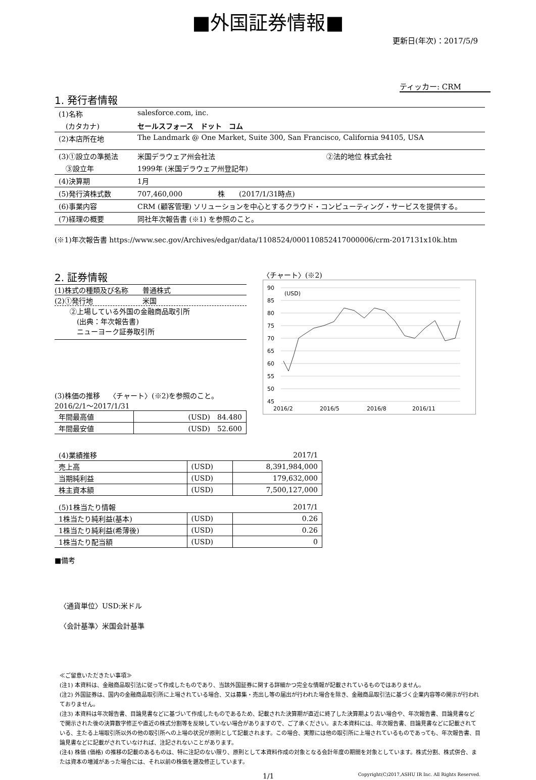■外国証券情報■
更新日(年次)：2017/5/9
ティッカー: CRM
1. 発行者情報
| (1)名称 | salesforce.com, inc. | |
| (カタカナ) | セールスフォース ドット コム | |
| (2)本店所在地 | The Landmark @ One Market, Suite 300, San Francisco, California 94105, USA | |
| (3)①設立の準拠法 | 米国デラウェア州会社法 | ②法的地位 株式会社 |
| ③設立年 | 1999年 (米国デラウェア州登記年) | |
| (4)決算期 | 1月 | |
| (5)発行済株式数 | 707,460,000 株 (2017/1/31時点) | |
| (6)事業内容 | CRM (顧客管理) ソリューションを中心とするクラウド・コンピューティング・サービスを提供する。 | |
| (7)経理の概要 | 同社年次報告書 (※1) を参照のこと。 | |
(※1)年次報告書 https://www.sec.gov/Archives/edgar/data/1108524/000110852417000006/crm-2017131x10k.htm
2. 証券情報
(1)株式の種類及び名称　　普通株式
(2)①発行地　　　　　　　米国
②上場している外国の金融商品取引所
　(出典：年次報告書)
　ニューヨーク証券取引所
(3)株価の推移　 〈チャート〉(※2)を参照のこと。
2016/2/1～2017/1/31
| 年間最高値 | (USD) 84.480 |
| 年間最安値 | (USD) 52.600 |
〈チャート〉(※2)
90
85
80
75
70
65
60
55
50
45
(USD)
2016/2
2016/5
2016/8
2016/11
| (4)業績推移 | | 2017/1 |
| 売上高 | (USD) | 8,391,984,000 |
| 当期純利益 | (USD) | 179,632,000 |
| 株主資本額 | (USD) | 7,500,127,000 |
| (5)1株当たり情報 | | 2017/1 |
| 1株当たり純利益(基本) | (USD) | 0.26 |
| 1株当たり純利益(希薄後) | (USD) | 0.26 |
| 1株当たり配当額 | (USD) | 0 |
■備考
〈通貨単位〉USD:米ドル
〈会計基準〉米国会計基準
≪ご留意いただきたい事項≫
(注1) 本資料は、金融商品取引法に従って作成したものであり、当該外国証券に関する詳細かつ完全な情報が記載されているものではありません。
(注2) 外国証券は、国内の金融商品取引所に上場されている場合、又は募集・売出し等の届出が行われた場合を除き、金融商品取引法に基づく企業内容等の開示が行われておりません。
(注3) 本資料は年次報告書、目論見書などに基づいて作成したものであるため、記載された決算期が直近に終了した決算期より古い場合や、年次報告書、目論見書などで開示された後の決算数字修正や直近の株式分割等を反映していない場合がありますので、ご了承ください。また本資料には、年次報告書、目論見書などに記載されている、主たる上場取引所以外の他の取引所への上場の状況が原則として記載されます。この場合、実際には他の取引所に上場されているものであっても、年次報告書、目論見書などに記載がされていなければ、注記されないことがあります。
(注4) 株価 (価格) の推移の記載のあるものは、特に注記のない限り、原則として本資料作成の対象となる会計年度の期間を対象としています。株式分割、株式併合、または資本の増減があった場合には、それ以前の株価を遡及修正しています。
1/1 Copyright(C)2017,ASHU IR Inc. All Rights Reserved.